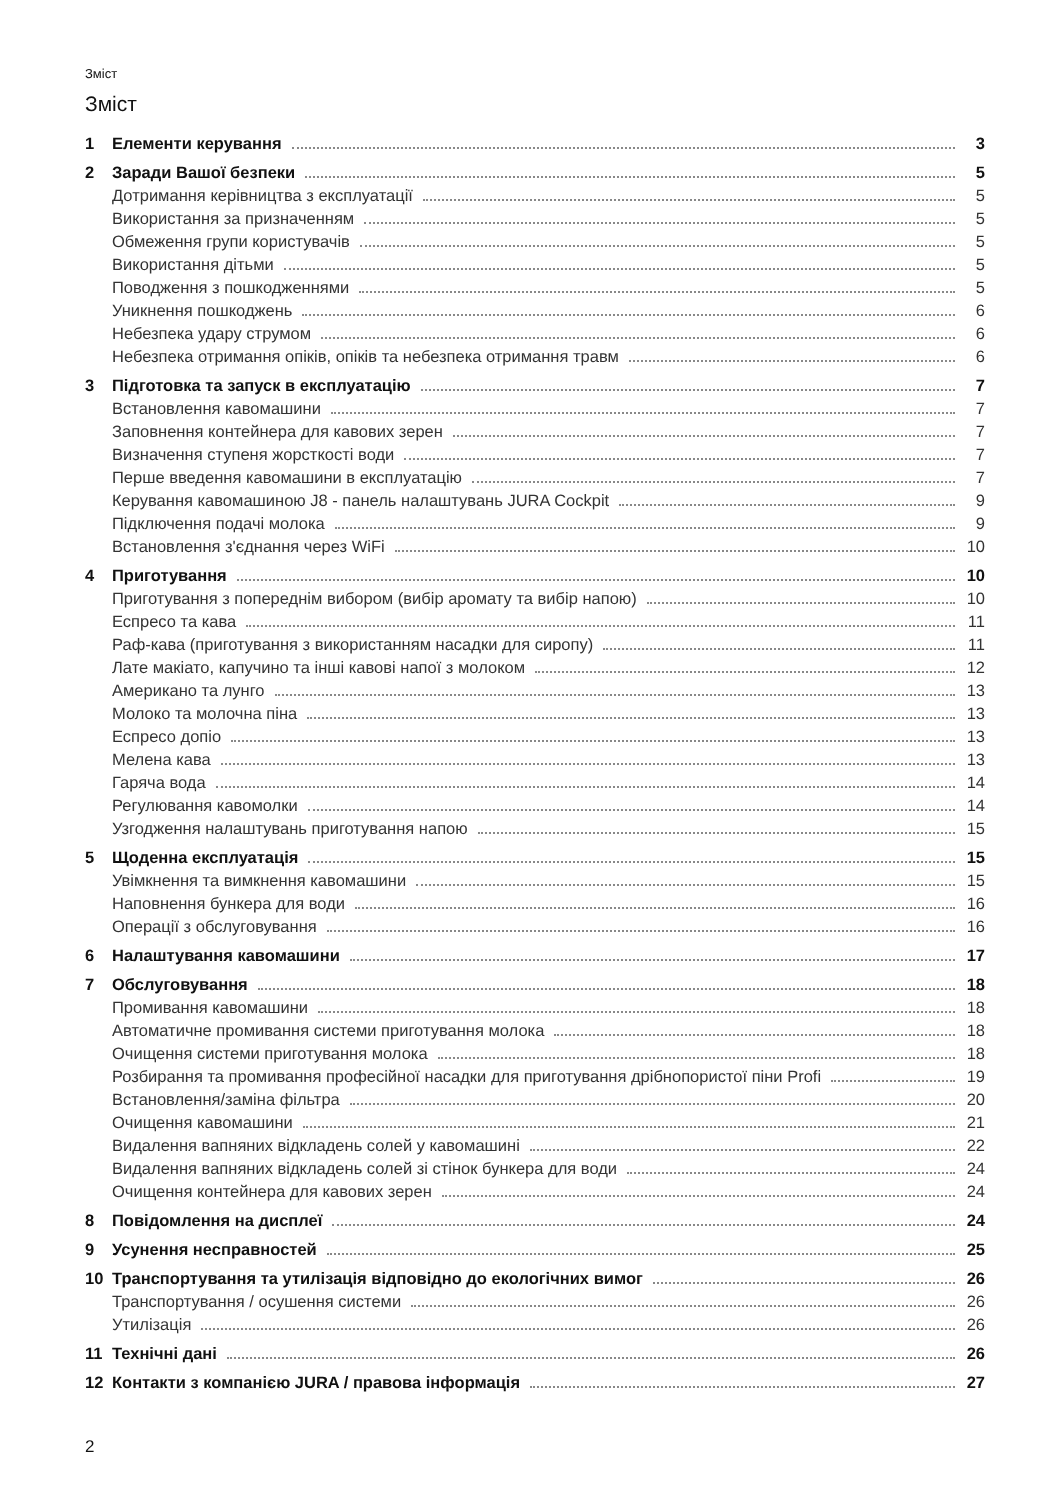Зміст
Зміст
1 Елементи керування 3
2 Заради Вашої безпеки 5
Дотримання керівництва з експлуатації 5
Використання за призначенням 5
Обмеження групи користувачів 5
Використання дітьми 5
Поводження з пошкодженнями 5
Уникнення пошкоджень 6
Небезпека удару струмом 6
Небезпека отримання опіків, опіків та небезпека отримання травм 6
3 Підготовка та запуск в експлуатацію 7
Встановлення кавомашини 7
Заповнення контейнера для кавових зерен 7
Визначення ступеня жорсткості води 7
Перше введення кавомашини в експлуатацію 7
Керування кавомашиною J8 - панель налаштувань JURA Cockpit 9
Підключення подачі молока 9
Встановлення з'єднання через WiFi 10
4 Приготування 10
Приготування з попереднім вибором (вибір аромату та вибір напою) 10
Еспресо та кава 11
Раф-кава (приготування з використанням насадки для сиропу) 11
Лате макіато, капучино та інші кавові напої з молоком 12
Американо та лунго 13
Молоко та молочна піна 13
Еспресо допіо 13
Мелена кава 13
Гаряча вода 14
Регулювання кавомолки 14
Узгодження налаштувань приготування напою 15
5 Щоденна експлуатація 15
Увімкнення та вимкнення кавомашини 15
Наповнення бункера для води 16
Операції з обслуговування 16
6 Налаштування кавомашини 17
7 Обслуговування 18
Промивання кавомашини 18
Автоматичне промивання системи приготування молока 18
Очищення системи приготування молока 18
Розбирання та промивання професійної насадки для приготування дрібнопористої піни Profi 19
Встановлення/заміна фільтра 20
Очищення кавомашини 21
Видалення вапняних відкладень солей у кавомашині 22
Видалення вапняних відкладень солей зі стінок бункера для води 24
Очищення контейнера для кавових зерен 24
8 Повідомлення на дисплеї 24
9 Усунення несправностей 25
10 Транспортування та утилізація відповідно до екологічних вимог 26
Транспортування / осушення системи 26
Утилізація 26
11 Технічні дані 26
12 Контакти з компанією JURA / правова інформація 27
2